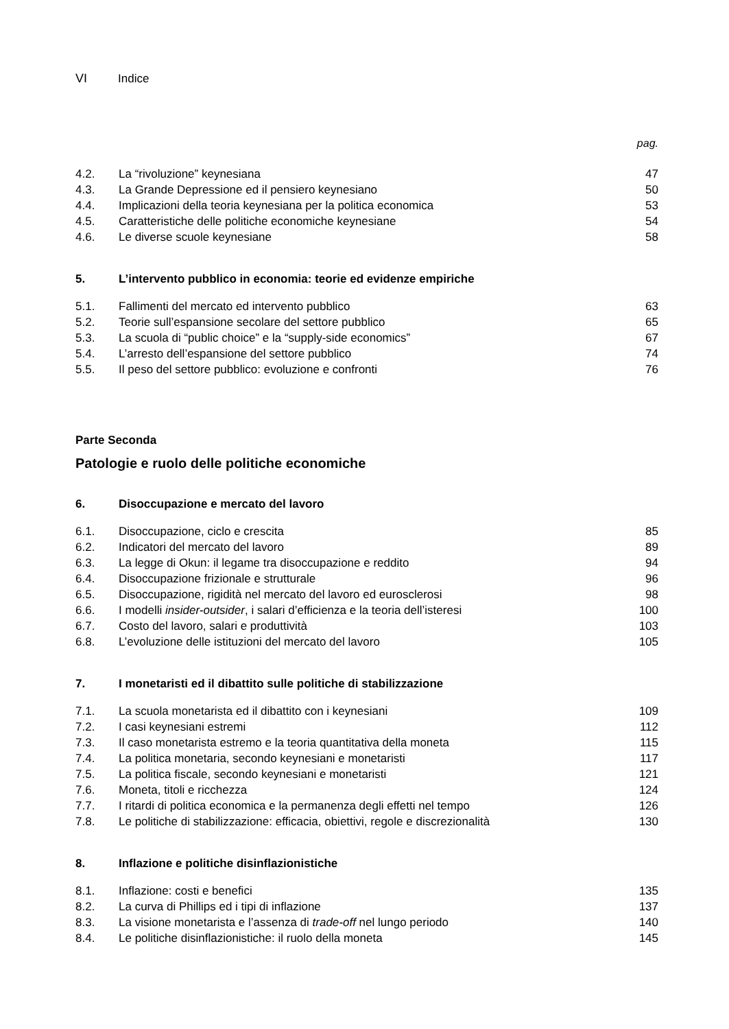VI Indice
pag.
| 4.2. | La “rivoluzione” keynesiana | 47 |
| 4.3. | La Grande Depressione ed il pensiero keynesiano | 50 |
| 4.4. | Implicazioni della teoria keynesiana per la politica economica | 53 |
| 4.5. | Caratteristiche delle politiche economiche keynesiane | 54 |
| 4.6. | Le diverse scuole keynesiane | 58 |
5. L’intervento pubblico in economia: teorie ed evidenze empiriche
| 5.1. | Fallimenti del mercato ed intervento pubblico | 63 |
| 5.2. | Teorie sull’espansione secolare del settore pubblico | 65 |
| 5.3. | La scuola di “public choice” e la “supply-side economics” | 67 |
| 5.4. | L’arresto dell’espansione del settore pubblico | 74 |
| 5.5. | Il peso del settore pubblico: evoluzione e confronti | 76 |
Parte Seconda
Patologie e ruolo delle politiche economiche
6. Disoccupazione e mercato del lavoro
| 6.1. | Disoccupazione, ciclo e crescita | 85 |
| 6.2. | Indicatori del mercato del lavoro | 89 |
| 6.3. | La legge di Okun: il legame tra disoccupazione e reddito | 94 |
| 6.4. | Disoccupazione frizionale e strutturale | 96 |
| 6.5. | Disoccupazione, rigidità nel mercato del lavoro ed eurosclerosi | 98 |
| 6.6. | I modelli insider-outsider , i salari d’efficienza e la teoria dell’isteresi | 100 |
| 6.7. | Costo del lavoro, salari e produttività | 103 |
| 6.8. | L’evoluzione delle istituzioni del mercato del lavoro | 105 |
7. I monetaristi ed il dibattito sulle politiche di stabilizzazione
| 7.1. | La scuola monetarista ed il dibattito con i keynesiani | 109 |
| 7.2. | I casi keynesiani estremi | 112 |
| 7.3. | Il caso monetarista estremo e la teoria quantitativa della moneta | 115 |
| 7.4. | La politica monetaria, secondo keynesiani e monetaristi | 117 |
| 7.5. | La politica fiscale, secondo keynesiani e monetaristi | 121 |
| 7.6. | Moneta, titoli e ricchezza | 124 |
| 7.7. | I ritardi di politica economica e la permanenza degli effetti nel tempo | 126 |
| 7.8. | Le politiche di stabilizzazione: efficacia, obiettivi, regole e discrezionalità | 130 |
8. Inflazione e politiche disinflazionistiche
| 8.1. | Inflazione: costi e benefici | 135 |
| 8.2. | La curva di Phillips ed i tipi di inflazione | 137 |
| 8.3. | La visione monetarista e l’assenza di trade-off nel lungo periodo | 140 |
| 8.4. | Le politiche disinflazionistiche: il ruolo della moneta | 145 |